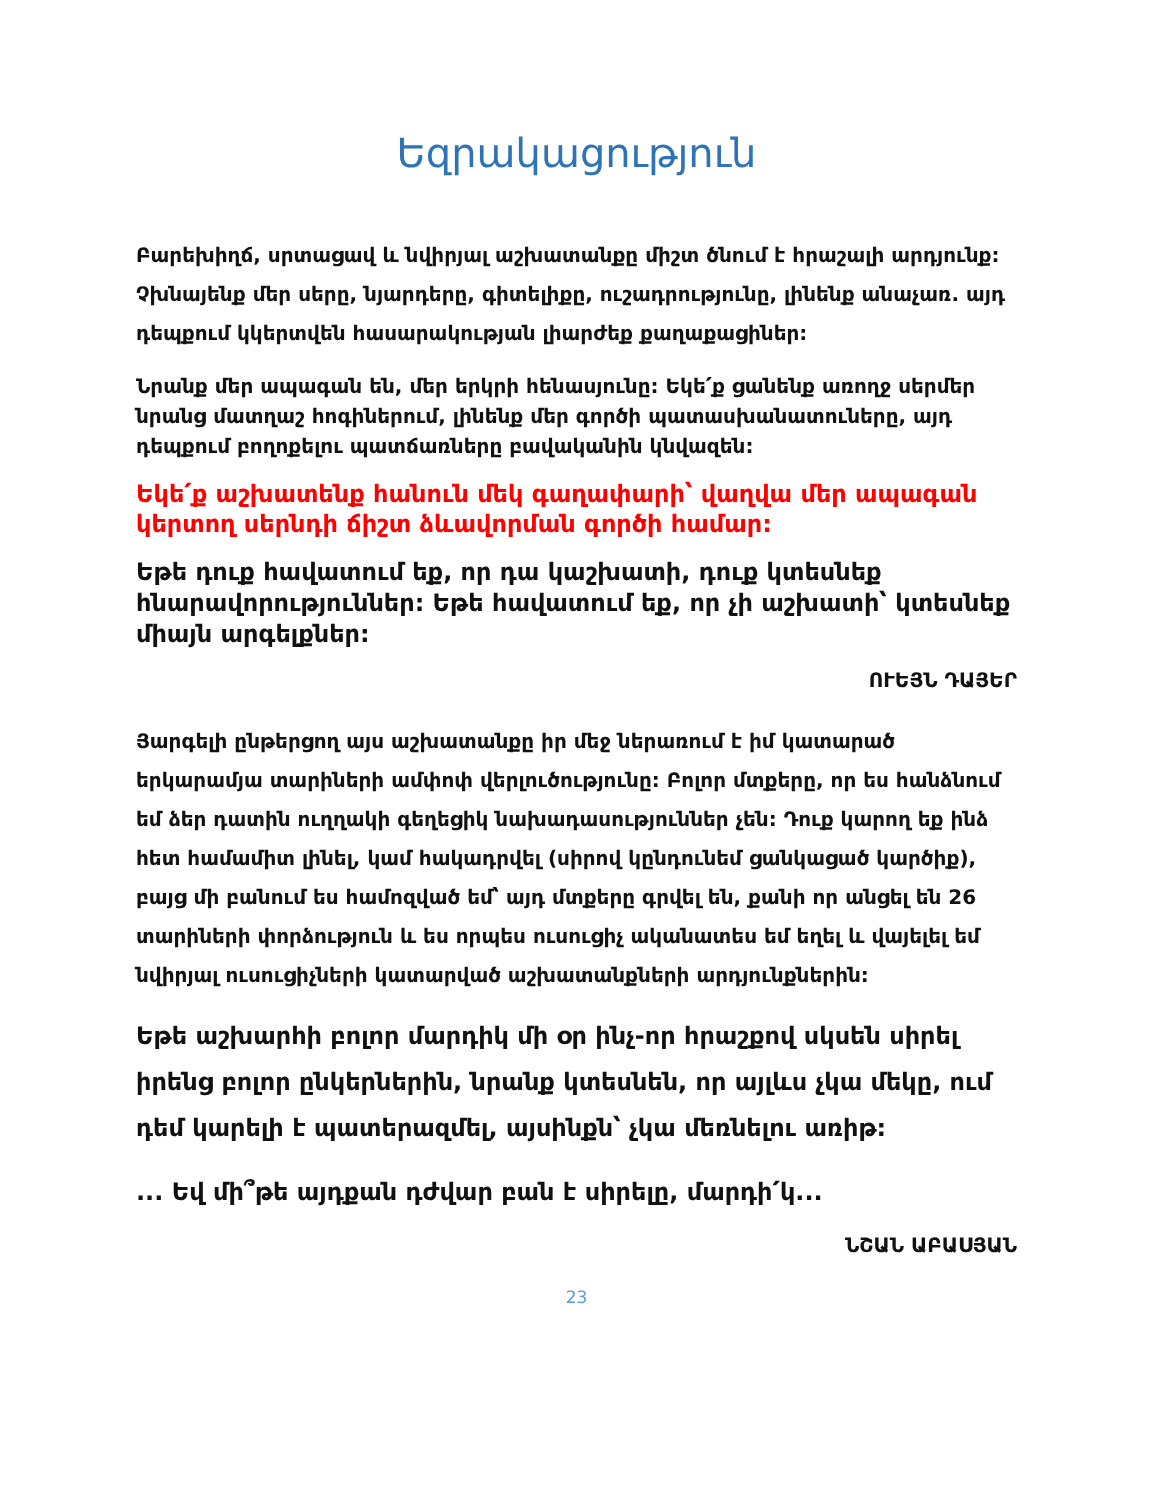Եզրակացություն
Բարեխիղճ, սրտացավ և նվիրյալ աշխատանքը միշտ ծնում է հրաշալի արդյունք: Չխնայենք մեր սերը, նյարդերը, գիտելիքը, ուշադրությունը, լինենք անաչառ. այդ դեպքում կկերտվեն հասարակության լիարժեք քաղաքացիներ:
Նրանք մեր ապագան են, մեր երկրի հենասյունը: Եկե՛ք ցանենք առողջ սերմեր նրանց մատղաշ հոգիներում, լինենք մեր գործի պատասխանատուները, այդ դեպքում բողոքելու պատճառները բավականին կնվազեն:
Եկե՛ք աշխատենք հանուն մեկ գաղափարի՝ վաղվա մեր ապագան կերտող սերնդի ճիշտ ձևավորման գործի համար:
Եթե դուք հավատում եք, որ դա կաշխատի, դուք կտեսնեք հնարավորություններ: Եթե հավատում եք, որ չի աշխատի՝ կտեսնեք միայն արգելքներ:
ՈՒԵՅՆ ԴԱՅԵՐ
Յարգելի ընթերցող այս աշխատանքը իր մեջ ներառում է իմ կատարած երկարամյա տարիների ամփոփ վերլուծությունը: Բոլոր մտքերը, որ ես հանձնում եմ ձեր դատին ուղղակի գեղեցիկ նախադասություններ չեն: Դուք կարող եք ինձ հետ համամիտ լինել, կամ հակադրվել (սիրով կընդունեմ ցանկացած կարծիք), բայց մի բանում ես համոզված եմ՝ այդ մտքերը գրվել են, քանի որ անցել են 26 տարիների փորձություն և ես որպես ուսուցիչ ականատես եմ եղել և վայելել եմ նվիրյալ ուսուցիչների կատարված աշխատանքների արդյունքներին:
Եթե աշխարհի բոլոր մարդիկ մի օր ինչ-որ հրաշքով սկսեն սիրել իրենց բոլոր ընկերներին, նրանք կտեսնեն, որ այլևս չկա մեկը, ում դեմ կարելի է պատերազմել, այսինքն՝ չկա մեռնելու առիթ:
... Եվ մի՞թե այդքան դժվար բան է սիրելը, մարդի՛կ...
ՆՇԱՆ ԱԲԱՍՅԱՆ
23